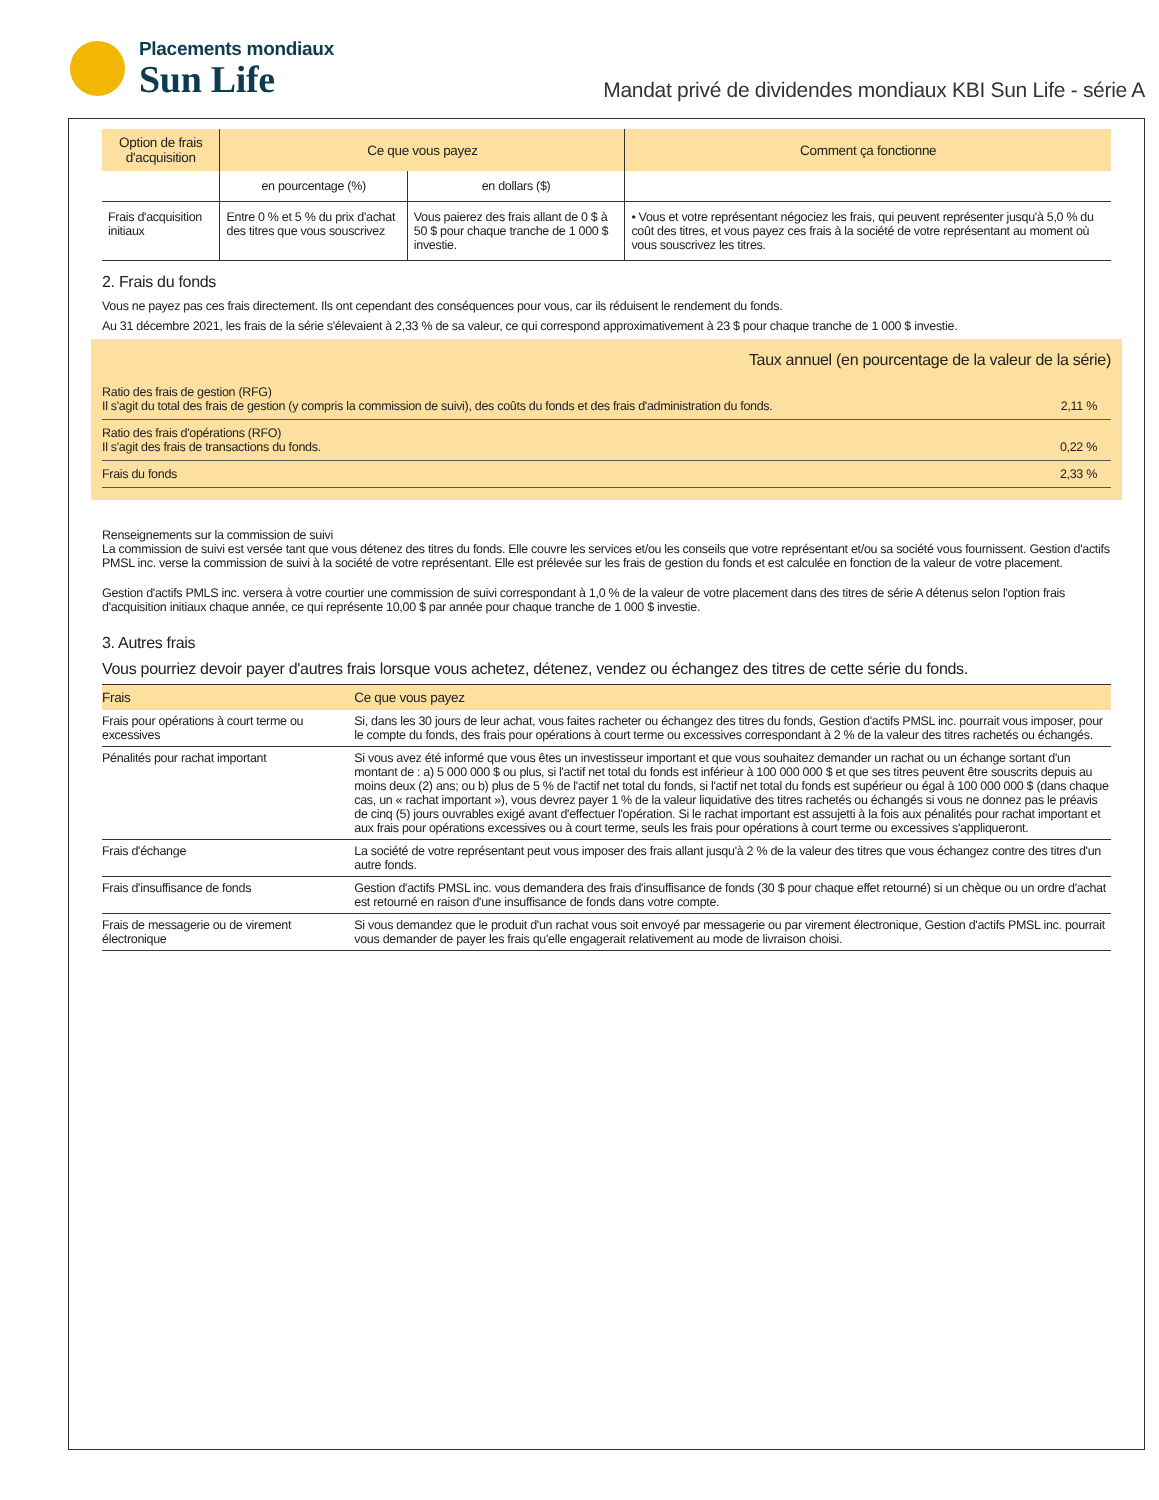Placements mondiaux
Sun Life
Mandat privé de dividendes mondiaux KBI Sun Life - série A
| Option de frais d'acquisition | Ce que vous payez | | Comment ça fonctionne |
| --- | --- | --- | --- |
| | en pourcentage (%) | en dollars ($) | |
| Frais d'acquisition initiaux | Entre 0 % et 5 % du prix d'achat des titres que vous souscrivez | Vous paierez des frais allant de 0 $ à 50 $ pour chaque tranche de 1 000 $ investie. | • Vous et votre représentant négociez les frais, qui peuvent représenter jusqu'à 5,0 % du coût des titres, et vous payez ces frais à la société de votre représentant au moment où vous souscrivez les titres. |
2. Frais du fonds
Vous ne payez pas ces frais directement. Ils ont cependant des conséquences pour vous, car ils réduisent le rendement du fonds.
Au 31 décembre 2021, les frais de la série s'élevaient à 2,33 % de sa valeur, ce qui correspond approximativement à 23 $ pour chaque tranche de 1 000 $ investie.
Taux annuel (en pourcentage de la valeur de la série)
Ratio des frais de gestion (RFG)
Il s'agit du total des frais de gestion (y compris la commission de suivi), des coûts du fonds et des frais d'administration du fonds.
2,11 %
Ratio des frais d'opérations (RFO)
Il s'agit des frais de transactions du fonds.
0,22 %
Frais du fonds
2,33 %
Renseignements sur la commission de suivi
La commission de suivi est versée tant que vous détenez des titres du fonds. Elle couvre les services et/ou les conseils que votre représentant et/ou sa société vous fournissent. Gestion d'actifs PMSL inc. verse la commission de suivi à la société de votre représentant. Elle est prélevée sur les frais de gestion du fonds et est calculée en fonction de la valeur de votre placement.
Gestion d'actifs PMLS inc. versera à votre courtier une commission de suivi correspondant à 1,0 % de la valeur de votre placement dans des titres de série A détenus selon l'option frais d'acquisition initiaux chaque année, ce qui représente 10,00 $ par année pour chaque tranche de 1 000 $ investie.
3. Autres frais
Vous pourriez devoir payer d'autres frais lorsque vous achetez, détenez, vendez ou échangez des titres de cette série du fonds.
| Frais | Ce que vous payez |
| --- | --- |
| Frais pour opérations à court terme ou excessives | Si, dans les 30 jours de leur achat, vous faites racheter ou échangez des titres du fonds, Gestion d'actifs PMSL inc. pourrait vous imposer, pour le compte du fonds, des frais pour opérations à court terme ou excessives correspondant à 2 % de la valeur des titres rachetés ou échangés. |
| Pénalités pour rachat important | Si vous avez été informé que vous êtes un investisseur important et que vous souhaitez demander un rachat ou un échange sortant d'un montant de : a) 5 000 000 $ ou plus, si l'actif net total du fonds est inférieur à 100 000 000 $ et que ses titres peuvent être souscrits depuis au moins deux (2) ans; ou b) plus de 5 % de l'actif net total du fonds, si l'actif net total du fonds est supérieur ou égal à 100 000 000 $ (dans chaque cas, un « rachat important »), vous devrez payer 1 % de la valeur liquidative des titres rachetés ou échangés si vous ne donnez pas le préavis de cinq (5) jours ouvrables exigé avant d'effectuer l'opération. Si le rachat important est assujetti à la fois aux pénalités pour rachat important et aux frais pour opérations excessives ou à court terme, seuls les frais pour opérations à court terme ou excessives s'appliqueront. |
| Frais d'échange | La société de votre représentant peut vous imposer des frais allant jusqu'à 2 % de la valeur des titres que vous échangez contre des titres d'un autre fonds. |
| Frais d'insuffisance de fonds | Gestion d'actifs PMSL inc. vous demandera des frais d'insuffisance de fonds (30 $ pour chaque effet retourné) si un chèque ou un ordre d'achat est retourné en raison d'une insuffisance de fonds dans votre compte. |
| Frais de messagerie ou de virement électronique | Si vous demandez que le produit d'un rachat vous soit envoyé par messagerie ou par virement électronique, Gestion d'actifs PMSL inc. pourrait vous demander de payer les frais qu'elle engagerait relativement au mode de livraison choisi. |